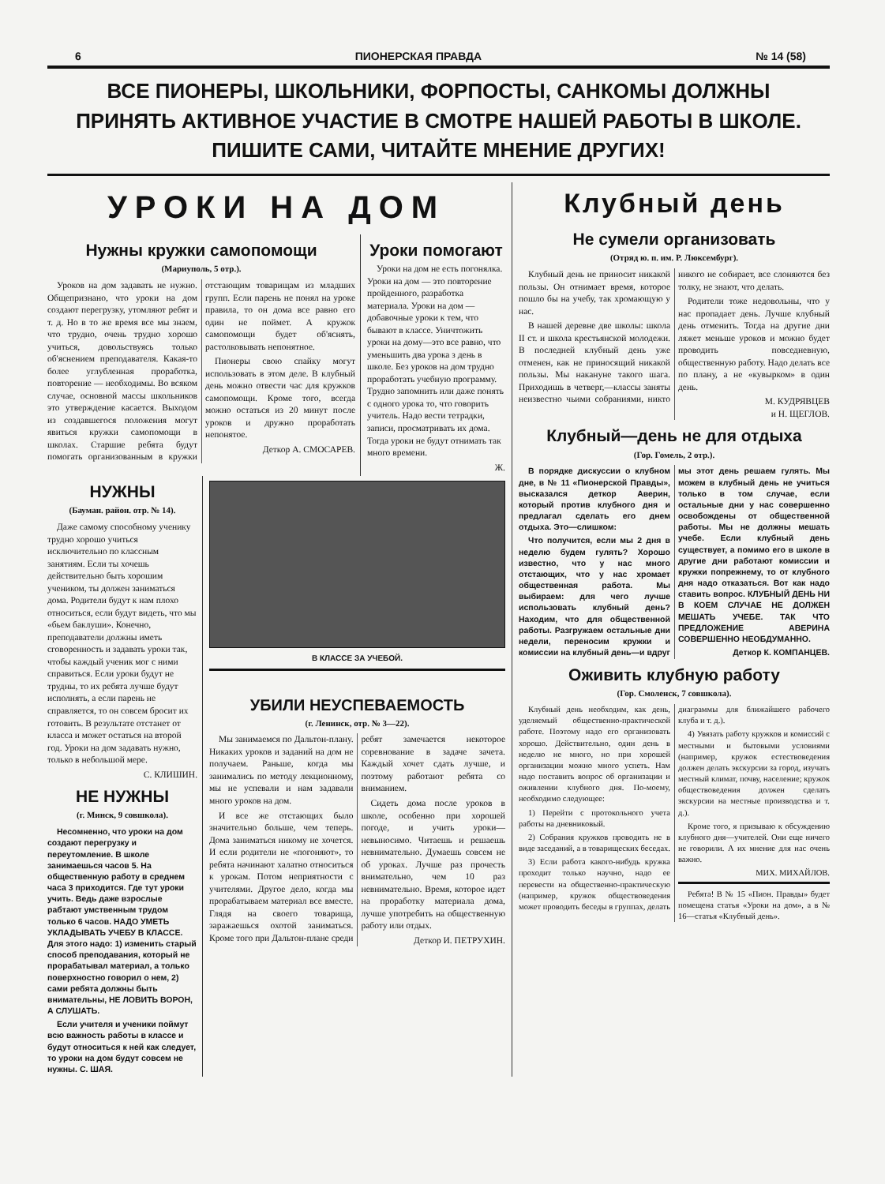6 ПИОНЕРСКАЯ ПРАВДА № 14 (58)
ВСЕ ПИОНЕРЫ, ШКОЛЬНИКИ, ФОРПОСТЫ, САНКОМЫ ДОЛЖНЫ
ПРИНЯТЬ АКТИВНОЕ УЧАСТИЕ В СМОТРЕ НАШЕЙ РАБОТЫ В ШКОЛЕ.
ПИШИТЕ САМИ, ЧИТАЙТЕ МНЕНИЕ ДРУГИХ!
УРОКИ НА ДОМ
Нужны кружки самопомощи
(Мариуполь, 5 отр.).
Уроков на дом задавать не нужно. Общепризнано, что уроки на дом создают перегрузку, утомляют ребят и т. д. Но в то же время все мы знаем, что трудно, очень трудно хорошо учиться, довольствуясь только об'яснением преподавателя. Какая-то более углубленная проработка, повторение — необходимы. Во всяком случае, основной массы школьников это утверждение касается. Выходом из создавшегося положения могут явиться кружки самопомощи в школах. Старшие ребята будут помогать организованным в кружки отстающим товарищам из младших групп. Если парень не понял на уроке правила, то он дома все равно его один не поймет. А кружок самопомощи будет об'яснять, растолковывать непонятное.
Пионеры свою спайку могут использовать в этом деле. В клубный день можно отвести час для кружков самопомощи. Кроме того, всегда можно остаться из 20 минут после уроков и дружно проработать непонятое.
Деткор А. СМОСАРЕВ.
Уроки помогают
Уроки на дом не есть погонялка. Уроки на дом — это повторение пройденного, разработка материала. Уроки на дом — добавочные уроки к тем, что бывают в классе. Уничтожить уроки на дому—это все равно, что уменьшить два урока з день в школе. Без уроков на дом трудно проработать учебную программу. Трудно запомнить или даже понять с одного урока то, что говорить учитель. Надо вести тетрадки, записи, просматривать их дома. Тогда уроки не будут отнимать так много времени.
Ж.
НУЖНЫ
(Бауман. район. отр. № 14).
Даже самому способному ученику трудно хорошо учиться исключительно по классным занятиям. Если ты хочешь действительно быть хорошим учеником, ты должен заниматься дома. Родители будут к нам плохо относиться, если будут видеть, что мы «бьем баклуши». Конечно, преподаватели должны иметь сговоренность и задавать уроки так, чтобы каждый ученик мог с ними справиться. Если уроки будут не трудны, то их ребята лучше будут исполнять, а если парень не справляется, то он совсем бросит их готовить. В результате отстанет от класса и может остаться на второй год. Уроки на дом задавать нужно, только в небольшой мере.
С. КЛИШИН.
НЕ НУЖНЫ
(г. Минск, 9 совшкола).
Несомненно, что уроки на дом создают перегрузку и переутомление. В школе занимаешься часов 5. На общественную работу в среднем часа 3 приходится. Где тут уроки учить. Ведь даже взрослые рабтают умственным трудом только 6 часов. НАДО УМЕТЬ УКЛАДЫВАТЬ УЧЕБУ В КЛАССЕ. Для этого надо: 1) изменить старый способ преподавания, который не прорабатывал материал, а только поверхностно говорил о нем, 2) сами ребята должны быть внимательны, НЕ ЛОВИТЬ ВОРОН, А СЛУШАТЬ.
Если учителя и ученики поймут всю важность работы в классе и будут относиться к ней как следует, то уроки на дом будут совсем не нужны. С. ШАЯ.
В КЛАССЕ ЗА УЧЕБОЙ.
УБИЛИ НЕУСПЕВАЕМОСТЬ
(г. Ленинск, отр. № 3—22).
Мы занимаемся по Дальтон-плану. Никаких уроков и заданий на дом не получаем. Раньше, когда мы занимались по методу лекционному, мы не успевали и нам задавали много уроков на дом.
И все же отстающих было значительно больше, чем теперь. Дома заниматься никому не хочется. И если родители не «погоняют», то ребята начинают халатно относиться к урокам. Потом неприятности с учителями. Другое дело, когда мы прорабатываем материал все вместе. Глядя на своего товарища, заражаешься охотой заниматься. Кроме того при Дальтон-плане среди ребят замечается некоторое соревнование в задаче зачета. Каждый хочет сдать лучше, и поэтому работают ребята со вниманием.
Сидеть дома после уроков в школе, особенно при хорошей погоде, и учить уроки—невыносимо. Читаешь и решаешь невнимательно. Думаешь совсем не об уроках. Лучше раз прочесть внимательно, чем 10 раз невнимательно. Время, которое идет на проработку материала дома, лучше употребить на общественную работу или отдых.
Деткор И. ПЕТРУХИН.
Клубный день
Не сумели организовать
(Отряд ю. п. им. Р. Люксембург).
Клубный день не приносит никакой пользы. Он отнимает время, которое пошло бы на учебу, так хромающую у нас.
В нашей деревне две школы: школа II ст. и школа крестьянской молодежи. В последней клубный день уже отменен, как не приносящий никакой пользы. Мы накануне такого шага. Приходишь в четверг,—классы заняты неизвестно чьими собраниями, никто никого не собирает, все слоняются без толку, не знают, что делать.
Родители тоже недовольны, что у нас пропадает день. Лучше клубный день отменить. Тогда на другие дни ляжет меньше уроков и можно будет проводить повседневную, общественную работу. Надо делать все по плану, а не «кувырком» в один день.
М. КУДРЯВЦЕВ
и Н. ЩЕГЛОВ.
Клубный—день не для отдыха
(Гор. Гомель, 2 отр.).
В порядке дискуссии о клубном дне, в № 11 «Пионерской Правды», высказался деткор Аверин, который против клубного дня и предлагал сделать его днем отдыха. Это—слишком:
Что получится, если мы 2 дня в неделю будем гулять? Хорошо известно, что у нас много отстающих, что у нас хромает общественная работа. Мы выбираем: для чего лучше использовать клубный день? Находим, что для общественной работы. Разгружаем остальные дни недели, переносим кружки и комиссии на клубный день—и вдруг мы этот день решаем гулять. Мы можем в клубный день не учиться только в том случае, если остальные дни у нас совершенно освобождены от общественной работы. Мы не должны мешать учебе. Если клубный день существует, а помимо его в школе в другие дни работают комиссии и кружки попрежнему, то от клубного дня надо отказаться. Вот как надо ставить вопрос. КЛУБНЫЙ ДЕНЬ НИ В КОЕМ СЛУЧАЕ НЕ ДОЛЖЕН МЕШАТЬ УЧЕБЕ. ТАК ЧТО ПРЕДЛОЖЕНИЕ АВЕРИНА СОВЕРШЕННО НЕОБДУМАННО.
Деткор К. КОМПАНЦЕВ.
Оживить клубную работу
(Гор. Смоленск, 7 совшкола).
Клубный день необходим, как день, уделяемый общественно-практической работе. Поэтому надо его организовать хорошо. Действительно, один день в неделю не много, но при хорошей организации можно много успеть. Нам надо поставить вопрос об организации и оживлении клубного дня. По-моему, необходимо следующее:
1) Перейти с протокольного учета работы на дневниковый.
2) Собрания кружков проводить не в виде заседаний, а в товарищеских беседах.
3) Если работа какого-нибудь кружка проходит только научно, надо ее перевести на общественно-практическую (например, кружок обществоведения может проводить беседы в группах, делать диаграммы для ближайшего рабочего клуба и т. д.).
4) Увязать работу кружков и комиссий с местными и бытовыми условиями (например, кружок естествоведения должен делать экскурсии за город, изучать местный климат, почву, население; кружок обществоведения должен сделать экскурсии на местные производства и т. д.).
Кроме того, я призываю к обсуждению клубного дня—учителей. Они еще ничего не говорили. А их мнение для нас очень важно.
МИХ. МИХАЙЛОВ.
Ребята! В № 15 «Пион. Правды» будет помещена статья «Уроки на дом», а в № 16—статья «Клубный день».